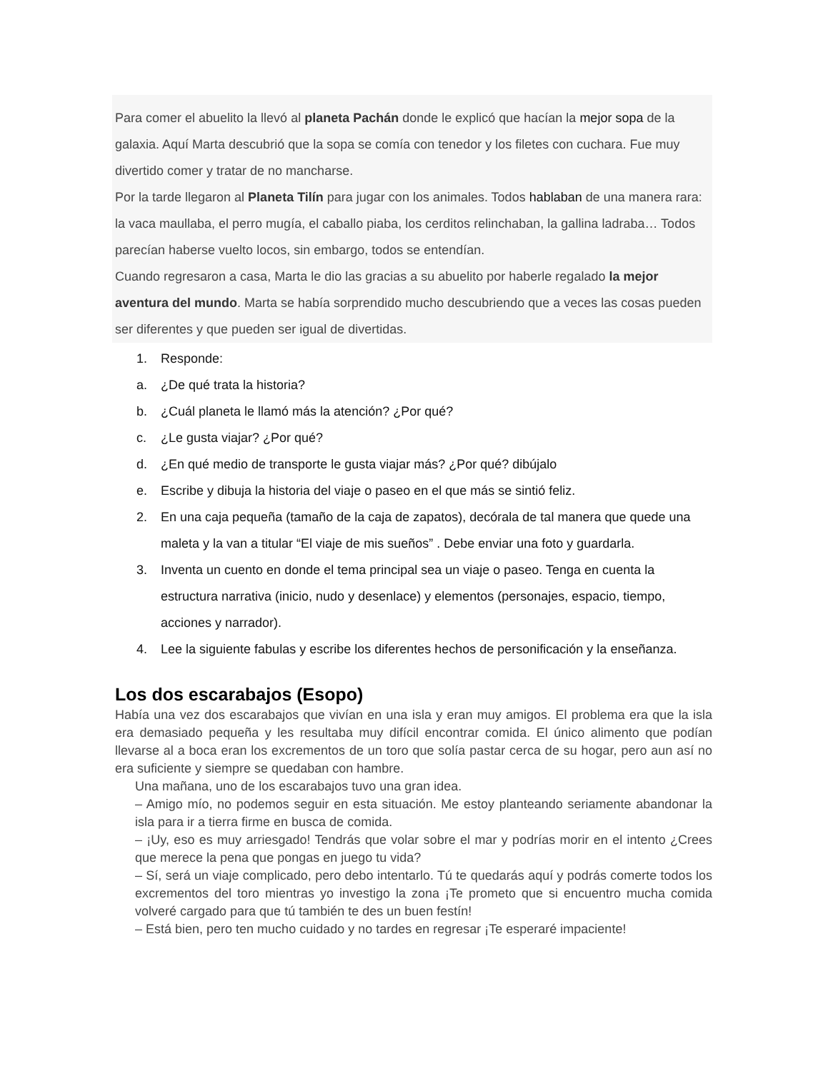Para comer el abuelito la llevó al planeta Pachán donde le explicó que hacían la mejor sopa de la galaxia. Aquí Marta descubrió que la sopa se comía con tenedor y los filetes con cuchara. Fue muy divertido comer y tratar de no mancharse.
Por la tarde llegaron al Planeta Tilín para jugar con los animales. Todos hablaban de una manera rara: la vaca maullaba, el perro mugía, el caballo piaba, los cerditos relinchaban, la gallina ladraba… Todos parecían haberse vuelto locos, sin embargo, todos se entendían.
Cuando regresaron a casa, Marta le dio las gracias a su abuelito por haberle regalado la mejor aventura del mundo. Marta se había sorprendido mucho descubriendo que a veces las cosas pueden ser diferentes y que pueden ser igual de divertidas.
1. Responde:
a. ¿De qué trata la historia?
b. ¿Cuál planeta le llamó más la atención? ¿Por qué?
c. ¿Le gusta viajar? ¿Por qué?
d. ¿En qué medio de transporte le gusta viajar más? ¿Por qué? dibújalo
e. Escribe y dibuja la historia del viaje o paseo en el que más se sintió feliz.
2. En una caja pequeña (tamaño de la caja de zapatos), decórala de tal manera que quede una maleta y la van a titular “El viaje de mis sueños” . Debe enviar una foto y guardarla.
3. Inventa un cuento en donde el tema principal sea un viaje o paseo. Tenga en cuenta la estructura narrativa (inicio, nudo y desenlace) y elementos (personajes, espacio, tiempo, acciones y narrador).
4. Lee la siguiente fabulas y escribe los diferentes hechos de personificación y la enseñanza.
Los dos escarabajos (Esopo)
Había una vez dos escarabajos que vivían en una isla y eran muy amigos. El problema era que la isla era demasiado pequeña y les resultaba muy difícil encontrar comida. El único alimento que podían llevarse al a boca eran los excrementos de un toro que solía pastar cerca de su hogar, pero aun así no era suficiente y siempre se quedaban con hambre.
Una mañana, uno de los escarabajos tuvo una gran idea.
– Amigo mío, no podemos seguir en esta situación. Me estoy planteando seriamente abandonar la isla para ir a tierra firme en busca de comida.
– ¡Uy, eso es muy arriesgado! Tendrás que volar sobre el mar y podrías morir en el intento ¿Crees que merece la pena que pongas en juego tu vida?
– Sí, será un viaje complicado, pero debo intentarlo. Tú te quedarás aquí y podrás comerte todos los excrementos del toro mientras yo investigo la zona ¡Te prometo que si encuentro mucha comida volveré cargado para que tú también te des un buen festín!
– Está bien, pero ten mucho cuidado y no tardes en regresar ¡Te esperaré impaciente!